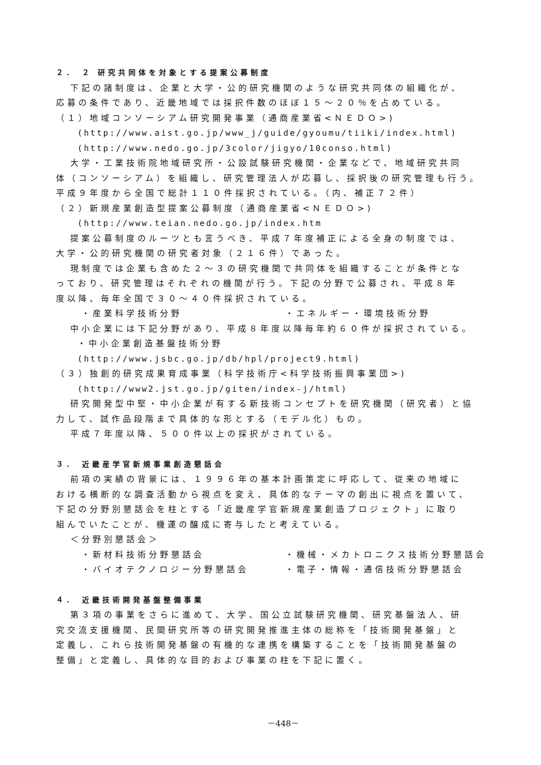２． ２ 研究共同体を対象とする提案公募制度
下記の諸制度は、企業と大学・公的研究機関のような研究共同体の組織化が、
応募の条件であり、近畿地域では採択件数のほぼ１５～２０％を占めている。
（１）地域コンソーシアム研究開発事業（通商産業省<ＮＥＤＯ>)
(http://www.aist.go.jp/www_j/guide/gyoumu/tiiki/index.html)
(http://www.nedo.go.jp/3color/jigyo/10conso.html)
大学・工業技術院地域研究所・公設試験研究機関・企業などで、地域研究共同
体（コンソーシアム）を組織し、研究管理法人が応募し、採択後の研究管理も行う。
平成９年度から全国で総計１１０件採択されている。（内、補正７２件）
（２）新規産業創造型提案公募制度（通商産業省<ＮＥＤＯ>)
(http://www.teian.nedo.go.jp/index.htm
提案公募制度のルーツとも言うべき、平成７年度補正による全身の制度では、
大学・公的研究機関の研究者対象（２１６件）であった。
現制度では企業も含めた２～３の研究機関で共同体を組織することが条件とな
っており、研究管理はそれぞれの機関が行う。下記の分野で公募され、平成８年
度以降、毎年全国で３０～４０件採択されている。
・産業科学技術分野 ・エネルギー・環境技術分野
中小企業には下記分野があり、平成８年度以降毎年約６０件が採択されている。
・中小企業創造基盤技術分野
(http://www.jsbc.go.jp/db/hpl/project9.html)
（３）独創的研究成果育成事業（科学技術庁<科学技術振興事業団>)
(http://www2.jst.go.jp/giten/index-j/html)
研究開発型中堅・中小企業が有する新技術コンセプトを研究機関（研究者）と協
力して、試作品段階まで具体的な形とする（モデル化）もの。
平成７年度以降、５００件以上の採択がされている。
３． 近畿産学官新規事業創造懇話会
前項の実績の背景には、１９９６年の基本計画策定に呼応して、従来の地域に
おける横断的な調査活動から視点を変え、具体的なテーマの創出に視点を置いて、
下記の分野別懇話会を柱とする「近畿産学官新規産業創造プロジェクト」に取り
組んでいたことが、機運の醸成に寄与したと考えている。
＜分野別懇話会＞
・新材料技術分野懇話会 ・機械・メカトロニクス技術分野懇話会
・バイオテクノロジー分野懇話会 ・電子・情報・通信技術分野懇話会
４． 近畿技術開発基盤整備事業
第３項の事業をさらに進めて、大学、国公立試験研究機関、研究基盤法人、研
究交流支援機関、民間研究所等の研究開発推進主体の総称を「技術開発基盤」と
定義し、これら技術開発基盤の有機的な連携を構築することを「技術開発基盤の
整備」と定義し、具体的な目的および事業の柱を下記に置く。
－448－